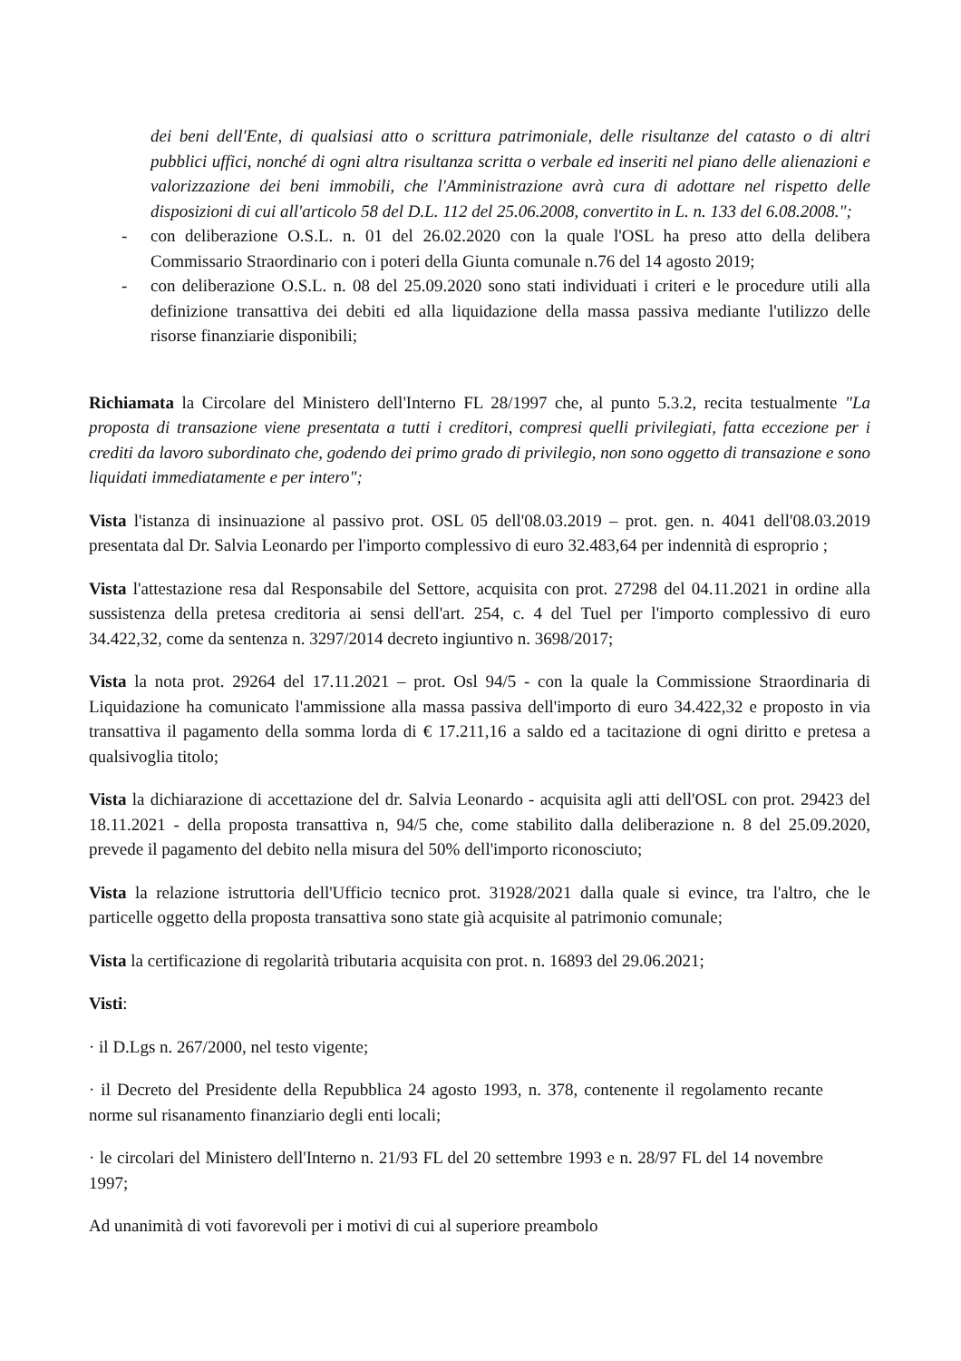dei beni dell'Ente, di qualsiasi atto o scrittura patrimoniale, delle risultanze del catasto o di altri pubblici uffici, nonché di ogni altra risultanza scritta o verbale ed inseriti nel piano delle alienazioni e valorizzazione dei beni immobili, che l'Amministrazione avrà cura di adottare nel rispetto delle disposizioni di cui all'articolo 58 del D.L. 112 del 25.06.2008, convertito in L. n. 133 del 6.08.2008.";
- con deliberazione O.S.L. n. 01 del 26.02.2020 con la quale l'OSL ha preso atto della delibera Commissario Straordinario con i poteri della Giunta comunale n.76 del 14 agosto 2019;
- con deliberazione O.S.L. n. 08 del 25.09.2020 sono stati individuati i criteri e le procedure utili alla definizione transattiva dei debiti ed alla liquidazione della massa passiva mediante l'utilizzo delle risorse finanziarie disponibili;
Richiamata la Circolare del Ministero dell'Interno FL 28/1997 che, al punto 5.3.2, recita testualmente "La proposta di transazione viene presentata a tutti i creditori, compresi quelli privilegiati, fatta eccezione per i crediti da lavoro subordinato che, godendo dei primo grado di privilegio, non sono oggetto di transazione e sono liquidati immediatamente e per intero";
Vista l'istanza di insinuazione al passivo prot. OSL 05 dell'08.03.2019 – prot. gen. n. 4041 dell'08.03.2019 presentata dal Dr. Salvia Leonardo per l'importo complessivo di euro 32.483,64 per indennità di esproprio ;
Vista l'attestazione resa dal Responsabile del Settore, acquisita con prot. 27298 del 04.11.2021 in ordine alla sussistenza della pretesa creditoria ai sensi dell'art. 254, c. 4 del Tuel per l'importo complessivo di euro 34.422,32, come da sentenza n. 3297/2014 decreto ingiuntivo n. 3698/2017;
Vista la nota prot. 29264 del 17.11.2021 – prot. Osl 94/5 - con la quale la Commissione Straordinaria di Liquidazione ha comunicato l'ammissione alla massa passiva dell'importo di euro 34.422,32 e proposto in via transattiva il pagamento della somma lorda di € 17.211,16 a saldo ed a tacitazione di ogni diritto e pretesa a qualsivoglia titolo;
Vista la dichiarazione di accettazione del dr. Salvia Leonardo - acquisita agli atti dell'OSL con prot. 29423 del 18.11.2021 - della proposta transattiva n, 94/5 che, come stabilito dalla deliberazione n. 8 del 25.09.2020, prevede il pagamento del debito nella misura del 50% dell'importo riconosciuto;
Vista la relazione istruttoria dell'Ufficio tecnico prot. 31928/2021 dalla quale si evince, tra l'altro, che le particelle oggetto della proposta transattiva sono state già acquisite al patrimonio comunale;
Vista la certificazione di regolarità tributaria acquisita con prot. n. 16893 del 29.06.2021;
Visti:
· il D.Lgs n. 267/2000, nel testo vigente;
· il Decreto del Presidente della Repubblica 24 agosto 1993, n. 378, contenente il regolamento recante norme sul risanamento finanziario degli enti locali;
· le circolari del Ministero dell'Interno n. 21/93 FL del 20 settembre 1993 e n. 28/97 FL del 14 novembre 1997;
Ad unanimità di voti favorevoli per i motivi di cui al superiore preambolo